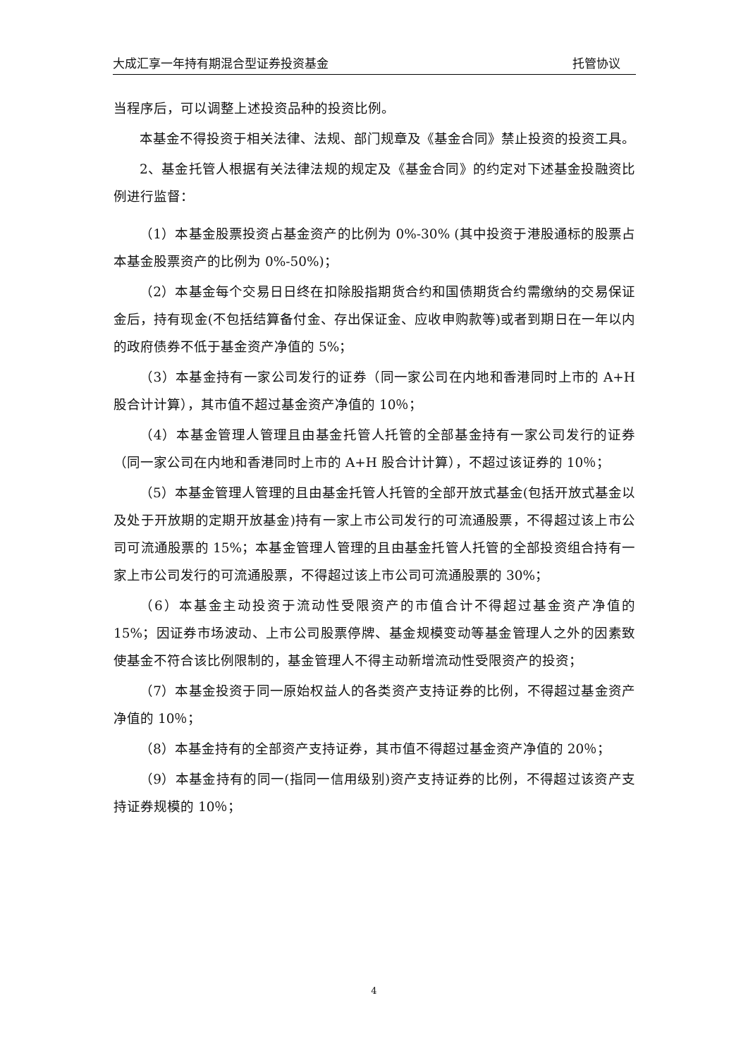大成汇享一年持有期混合型证券投资基金 托管协议
当程序后，可以调整上述投资品种的投资比例。
本基金不得投资于相关法律、法规、部门规章及《基金合同》禁止投资的投资工具。
2、基金托管人根据有关法律法规的规定及《基金合同》的约定对下述基金投融资比例进行监督：
（1）本基金股票投资占基金资产的比例为 0%-30% (其中投资于港股通标的股票占本基金股票资产的比例为 0%-50%)；
（2）本基金每个交易日日终在扣除股指期货合约和国债期货合约需缴纳的交易保证金后，持有现金(不包括结算备付金、存出保证金、应收申购款等)或者到期日在一年以内的政府债券不低于基金资产净值的 5%；
（3）本基金持有一家公司发行的证券（同一家公司在内地和香港同时上市的 A+H 股合计计算），其市值不超过基金资产净值的 10％；
（4）本基金管理人管理且由基金托管人托管的全部基金持有一家公司发行的证券（同一家公司在内地和香港同时上市的 A+H 股合计计算），不超过该证券的 10％；
（5）本基金管理人管理的且由基金托管人托管的全部开放式基金(包括开放式基金以及处于开放期的定期开放基金)持有一家上市公司发行的可流通股票，不得超过该上市公司可流通股票的 15%；本基金管理人管理的且由基金托管人托管的全部投资组合持有一家上市公司发行的可流通股票，不得超过该上市公司可流通股票的 30%；
（6）本基金主动投资于流动性受限资产的市值合计不得超过基金资产净值的 15%；因证券市场波动、上市公司股票停牌、基金规模变动等基金管理人之外的因素致使基金不符合该比例限制的，基金管理人不得主动新增流动性受限资产的投资；
（7）本基金投资于同一原始权益人的各类资产支持证券的比例，不得超过基金资产净值的 10％；
（8）本基金持有的全部资产支持证券，其市值不得超过基金资产净值的 20％；
（9）本基金持有的同一(指同一信用级别)资产支持证券的比例，不得超过该资产支持证券规模的 10％；
4